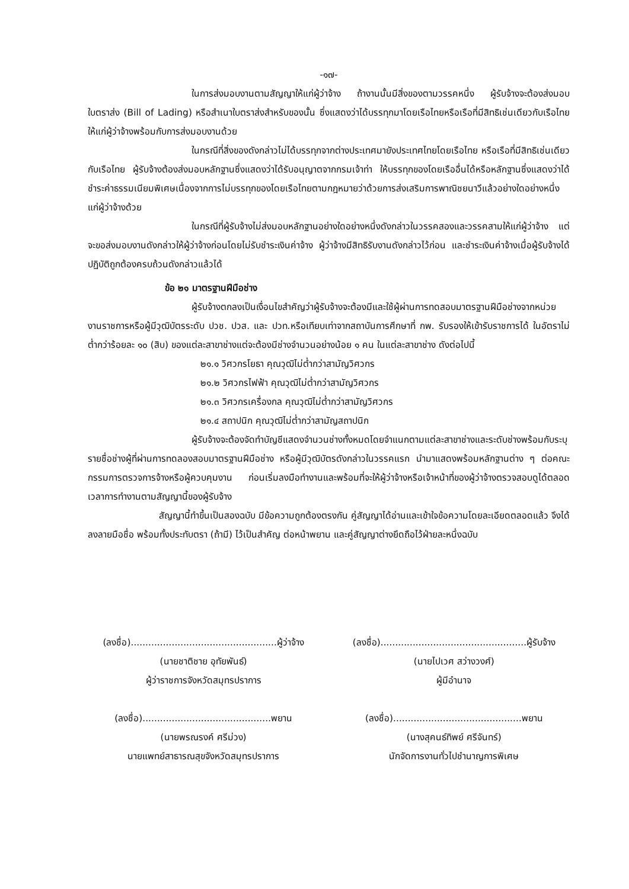-๑๗-
ในการส่งมอบงานตามสัญญาให้แก่ผู้ว่าจ้าง ถ้างานนั้นมีสิ่งของตามวรรคหนึ่ง ผู้รับจ้างจะต้องส่งมอบใบตราส่ง (Bill of Lading) หรือสำเนาใบตราส่งสำหรับของนั้น ซึ่งแสดงว่าได้บรรทุกมาโดยเรือไทยหรือเรือที่มีสิทธิเช่นเดียวกับเรือไทยให้แก่ผู้ว่าจ้างพร้อมกับการส่งมอบงานด้วย
ในกรณีที่สิ่งของดังกล่าวไม่ได้บรรทุกจากต่างประเทศมายังประเทศไทยโดยเรือไทย หรือเรือที่มีสิทธิเช่นเดียวกับเรือไทย ผู้รับจ้างต้องส่งมอบหลักฐานซึ่งแสดงว่าได้รับอนุญาตจากกรมเจ้าท่า ให้บรรทุกของโดยเรืออื่นได้หรือหลักฐานซึ่งแสดงว่าได้ชำระค่าธรรมเนียมพิเศษเนื่องจากการไม่บรรทุกของโดยเรือไทยตามกฎหมายว่าด้วยการส่งเสริมการพาณิชยนาวีแล้วอย่างใดอย่างหนึ่งแก่ผู้ว่าจ้างด้วย
ในกรณีที่ผู้รับจ้างไม่ส่งมอบหลักฐานอย่างใดอย่างหนึ่งดังกล่าวในวรรคสองและวรรคสามให้แก่ผู้ว่าจ้าง แต่จะขอส่งมอบงานดังกล่าวให้ผู้ว่าจ้างก่อนโดยไม่รับชำระเงินค่าจ้าง ผู้ว่าจ้างมีสิทธิรับงานดังกล่าวไว้ก่อน และชำระเงินค่าจ้างเมื่อผู้รับจ้างได้ปฏิบัติถูกต้องครบถ้วนดังกล่าวแล้วได้
ข้อ ๒๑ มาตรฐานฝีมือช่าง
ผู้รับจ้างตกลงเป็นเงื่อนไขสำคัญว่าผู้รับจ้างจะต้องมีและใช้ผู้ผ่านการทดสอบมาตรฐานฝีมือช่างจากหน่วยงานราชการหรือผู้มีวุฒิบัตรระดับ ปวช. ปวส. และ ปวท.หรือเทียบเท่าจากสถาบันการศึกษาที่ กพ. รับรองให้เข้ารับราชการได้ ในอัตราไม่ต่ำกว่าร้อยละ ๑๐ (สิบ) ของแต่ละสาขาช่างแต่จะต้องมีช่างจำนวนอย่างน้อย ๑ คน ในแต่ละสาขาช่าง ดังต่อไปนี้
๒๑.๑ วิศวกรโยธา คุณวุฒิไม่ต่ำกว่าสามัญวิศวกร
๒๑.๒ วิศวกรไฟฟ้า คุณวุฒิไม่ต่ำกว่าสามัญวิศวกร
๒๑.๓ วิศวกรเครื่องกล คุณวุฒิไม่ต่ำกว่าสามัญวิศวกร
๒๑.๔ สถาปนิก คุณวุฒิไม่ต่ำกว่าสามัญสถาปนิก
ผู้รับจ้างจะต้องจัดทำบัญชีแสดงจำนวนช่างทั้งหมดโดยจำแนกตามแต่ละสาขาช่างและระดับช่างพร้อมกับระบุรายชื่อช่างผู้ที่ผ่านการทดลองสอบมาตรฐานฝีมือช่าง หรือผู้มีวุฒิบัตรดังกล่าวในวรรคแรก นำมาแสดงพร้อมหลักฐานต่าง ๆ ต่อคณะกรรมการตรวจการจ้างหรือผู้ควบคุมงาน ก่อนเริ่มลงมือทำงานและพร้อมที่จะให้ผู้ว่าจ้างหรือเจ้าหน้าที่ของผู้ว่าจ้างตรวจสอบดูได้ตลอดเวลาการทำงานตามสัญญานี้ของผู้รับจ้าง
สัญญานี้ทำขึ้นเป็นสองฉบับ มีข้อความถูกต้องตรงกัน คู่สัญญาได้อ่านและเข้าใจข้อความโดยละเอียดตลอดแล้ว จึงได้ลงลายมือชื่อ พร้อมทั้งประทับตรา (ถ้ามี) ไว้เป็นสำคัญ ต่อหน้าพยาน และคู่สัญญาต่างยึดถือไว้ฝ่ายละหนึ่งฉบับ
(ลงชื่อ)..................................................ผู้ว่าจ้าง
(นายชาติชาย อุทัยพันธ์)
ผู้ว่าราชการจังหวัดสมุทรปราการ
(ลงชื่อ)............................................พยาน
(นายพรณรงค์ ศรีม่วง)
นายแพทย์สาธารณสุขจังหวัดสมุทรปราการ
(ลงชื่อ)..................................................ผู้รับจ้าง
(นายไปเวศ สว่างวงศ์)
ผู้มีอำนาจ
(ลงชื่อ)............................................พยาน
(นางสุคนธ์ทิพย์ ศรีจันทร์)
นักจัดการงานทั่วไปชำนาญการพิเศษ